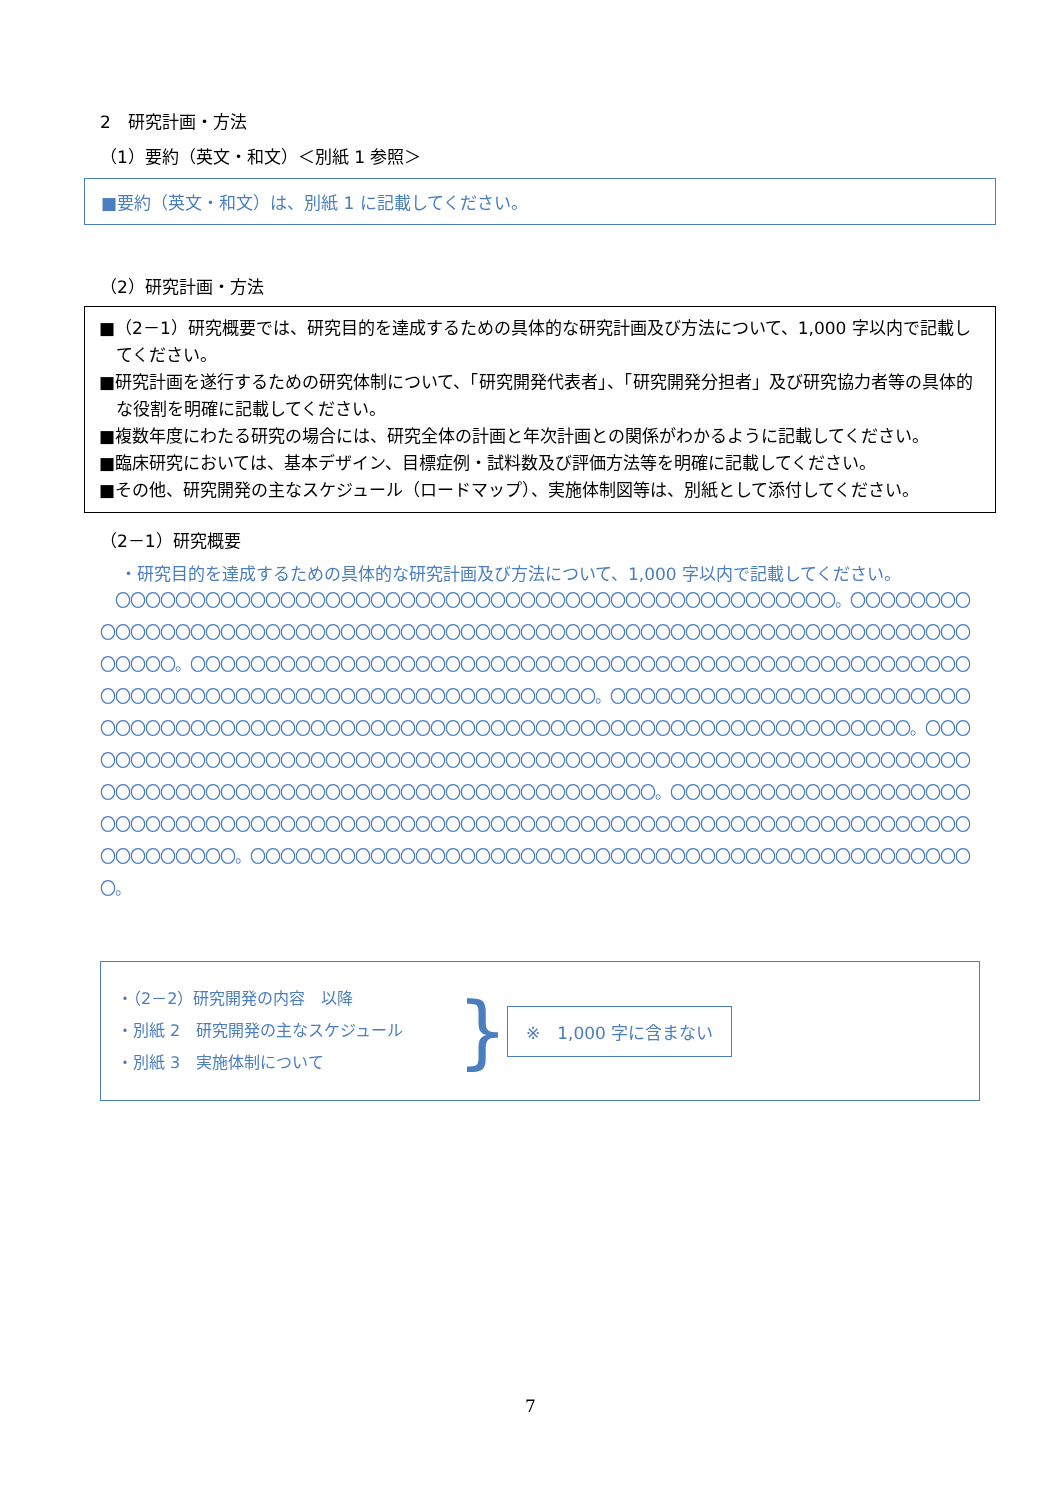2　研究計画・方法
（1）要約（英文・和文）＜別紙 1 参照＞
■要約（英文・和文）は、別紙 1 に記載してください。
（2）研究計画・方法
■（2－1）研究概要では、研究目的を達成するための具体的な研究計画及び方法について、1,000 字以内で記載してください。
■研究計画を遂行するための研究体制について、「研究開発代表者」、「研究開発分担者」及び研究協力者等の具体的な役割を明確に記載してください。
■複数年度にわたる研究の場合には、研究全体の計画と年次計画との関係がわかるように記載してください。
■臨床研究においては、基本デザイン、目標症例・試料数及び評価方法等を明確に記載してください。
■その他、研究開発の主なスケジュール（ロードマップ）、実施体制図等は、別紙として添付してください。
（2－1）研究概要
・研究目的を達成するための具体的な研究計画及び方法について、1,000 字以内で記載してください。
　〇〇〇〇〇〇〇〇〇〇〇〇〇〇〇〇〇〇〇〇〇〇〇〇〇〇〇〇〇〇〇〇〇〇〇〇〇〇〇〇〇〇〇〇〇〇〇〇。〇〇〇〇〇〇〇〇〇〇〇〇〇〇〇〇〇〇〇〇〇〇〇〇〇〇〇〇〇〇〇〇〇〇〇〇〇〇〇〇〇〇〇〇〇〇〇〇〇〇〇〇〇〇〇〇〇〇〇〇〇〇〇〇〇〇〇〇〇〇〇。〇〇〇〇〇〇〇〇〇〇〇〇〇〇〇〇〇〇〇〇〇〇〇〇〇〇〇〇〇〇〇〇〇〇〇〇〇〇〇〇〇〇〇〇〇〇〇〇〇〇〇〇〇〇〇〇〇〇〇〇〇〇〇〇〇〇〇〇〇〇〇〇〇〇〇〇〇〇〇〇〇〇〇〇〇。〇〇〇〇〇〇〇〇〇〇〇〇〇〇〇〇〇〇〇〇〇〇〇〇〇〇〇〇〇〇〇〇〇〇〇〇〇〇〇〇〇〇〇〇〇〇〇〇〇〇〇〇〇〇〇〇〇〇〇〇〇〇〇〇〇〇〇〇〇〇〇〇〇〇〇〇〇〇。〇〇〇〇〇〇〇〇〇〇〇〇〇〇〇〇〇〇〇〇〇〇〇〇〇〇〇〇〇〇〇〇〇〇〇〇〇〇〇〇〇〇〇〇〇〇〇〇〇〇〇〇〇〇〇〇〇〇〇〇〇〇〇〇〇〇〇〇〇〇〇〇〇〇〇〇〇〇〇〇〇〇〇〇〇〇〇〇〇〇〇〇〇〇〇〇〇〇。〇〇〇〇〇〇〇〇〇〇〇〇〇〇〇〇〇〇〇〇〇〇〇〇〇〇〇〇〇〇〇〇〇〇〇〇〇〇〇〇〇〇〇〇〇〇〇〇〇〇〇〇〇〇〇〇〇〇〇〇〇〇〇〇〇〇〇〇〇〇〇〇〇〇〇〇〇〇〇〇〇〇〇〇〇〇〇。〇〇〇〇〇〇〇〇〇〇〇〇〇〇〇〇〇〇〇〇〇〇〇〇〇〇〇〇〇〇〇〇〇〇〇〇〇〇〇〇〇〇〇〇〇〇〇〇〇。
・（2－2）研究開発の内容　以降
・別紙 2　研究開発の主なスケジュール
・別紙 3　実施体制について
}
※　1,000 字に含まない
7